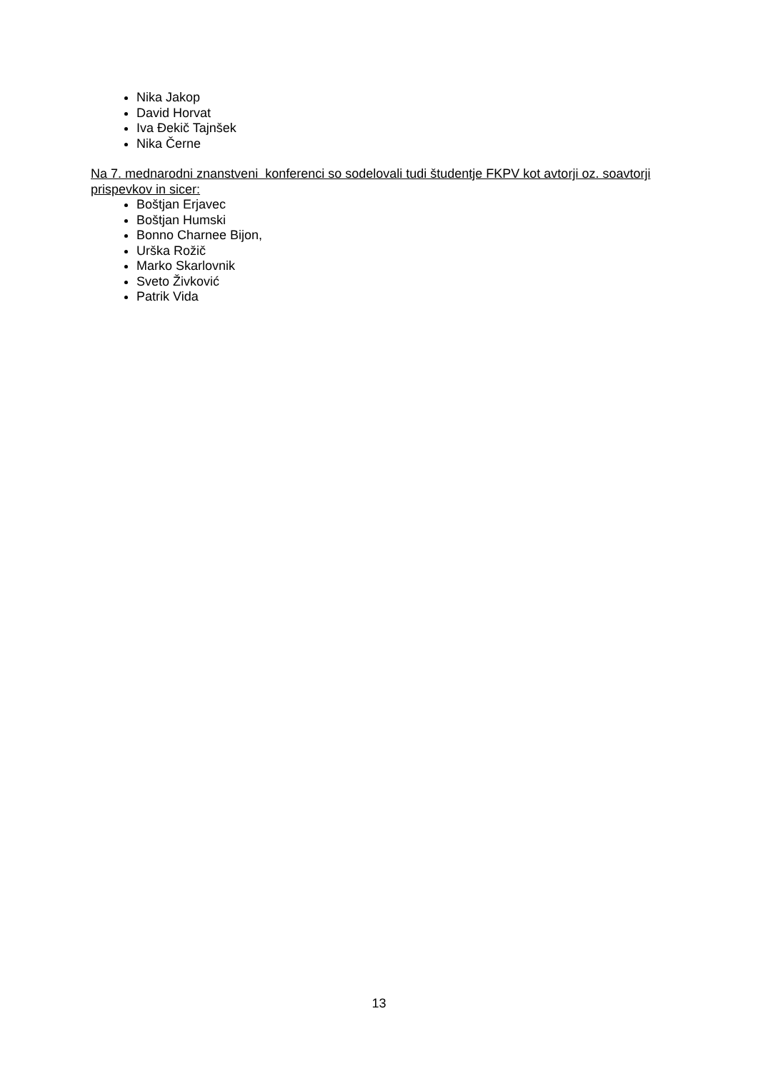Nika Jakop
David Horvat
Iva Đekič Tajnšek
Nika Černe
Na 7. mednarodni znanstveni konferenci so sodelovali tudi študentje FKPV kot avtorji oz. soavtorji prispevkov in sicer:
Boštjan Erjavec
Boštjan Humski
Bonno Charnee Bijon,
Urška Rožič
Marko Skarlovnik
Sveto Živković
Patrik Vida
13